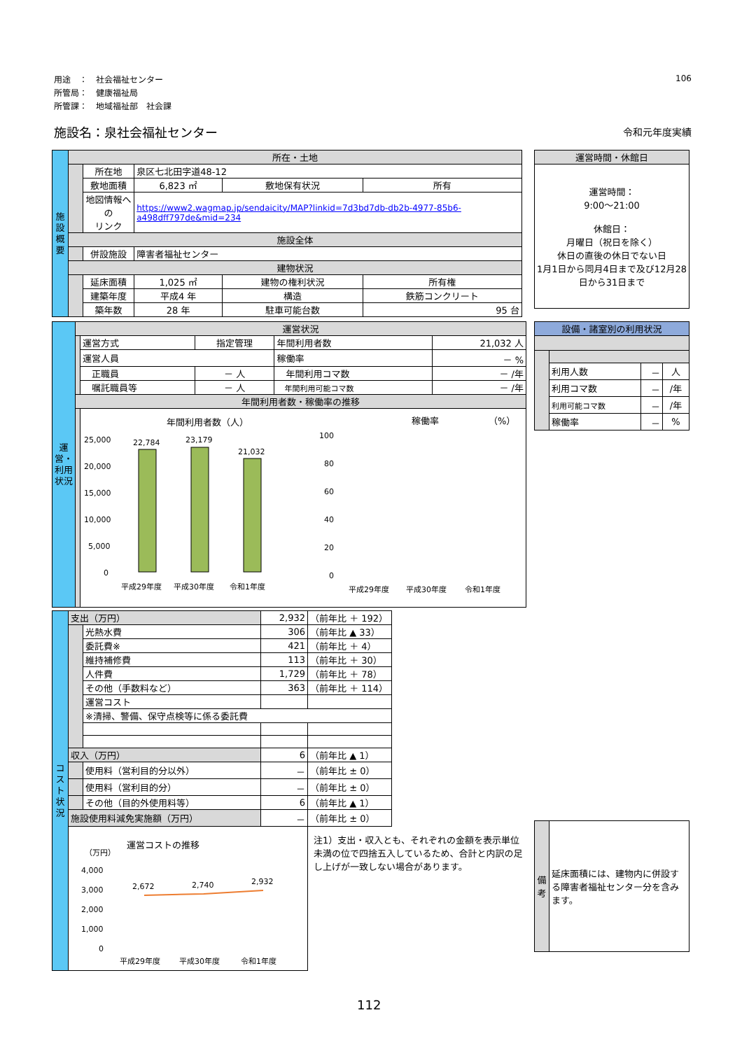用途　：　社会福祉センター
所管局：　健康福祉局
所管課：　地域福祉部　社会課
106
施設名：泉社会福祉センター 令和元年度実績
| 施設概要 | 所在・土地 | | | | |
| | | 所在地 | 泉区七北田字道48-12 | | |
| | | 敷地面積 | 6,823 ㎡ | 敷地保有状況 | 所有 |
| | | 地図情報への リンク | https://www2.wagmap.jp/sendaicity/MAP?linkid=7d3bd7db-db2b-4977-85b6-a498dff797de&mid=234 | | |
| | 施設全体 | | | | |
| | | 併設施設 | 障害者福祉センター | | |
| | 建物状況 | | | | |
| | | 延床面積 | 1,025 ㎡ | 建物の権利状況 | 所有権 |
| | | 建築年度 | 平成4 年 | 構造 | 鉄筋コンクリート |
| | | 築年数 | 28 年 | 駐車可能台数 | 95 台 |
| 運営時間・休館日 |
| 運営時間： 9:00～21:00 休館日： 月曜日（祝日を除く） 休日の直後の休日でない日 1月1日から同月4日まで及び12月28日から31日まで |
| 運営・利用状況 | 運営状況 | | | | |
| | | 運営方式 | 指定管理 | 年間利用者数 | 21,032 人 |
| | | 運営人員 | | 稼働率 | － % |
| | | 正職員 | － 人 | 年間利用コマ数 | － /年 |
| | | 嘱託職員等 | － 人 | 年間利用可能コマ数 | － /年 |
| | 年間利用者数・稼働率の推移 | | | | |
| | | 年間利用者数（人） 25,000 20,000 15,000 10,000 5,000 0 22,784 23,179 21,032 平成29年度 平成30年度 令和1年度 稼働率 （%） 100 80 60 40 20 0 平成29年度 平成30年度 令和1年度 | | | |
| 設備・諸室別の利用状況 | | | |
| | 利用人数 | － | 人 |
| | 利用コマ数 | － | /年 |
| | 利用可能コマ数 | － | /年 |
| | 稼働率 | － | % |
| コスト状況 | 支出（万円） | | 2,932 | （前年比 ＋ 192） |
| | | 光熱水費 | 306 | （前年比 ▲ 33） |
| | | 委託費※ | 421 | （前年比 ＋ 4） |
| | | 維持補修費 | 113 | （前年比 ＋ 30） |
| | | 人件費 | 1,729 | （前年比 ＋ 78） |
| | | その他（手数料など） | 363 | （前年比 ＋ 114） |
| | | 運営コスト | | |
| | | ※清掃、警備、保守点検等に係る委託費 | | |
| | 収入（万円） | | 6 | （前年比 ▲ 1） |
| | | 使用料（営利目的分以外） | － | （前年比 ± 0） |
| | | 使用料（営利目的分） | － | （前年比 ± 0） |
| | | その他（目的外使用料等） | 6 | （前年比 ▲ 1） |
| | 施設使用料減免実施額（万円） | | － | （前年比 ± 0） |
| | 運営コストの推移 （万円） 4,000 3,000 2,000 1,000 0 2,672 2,740 2,932 平成29年度 平成30年度 令和1年度 | | | |
注1）支出・収入とも、それぞれの金額を表示単位未満の位で四捨五入しているため、合計と内訳の足し上げが一致しない場合があります。
| 備考 | 延床面積には、建物内に併設する障害者福祉センター分を含みます。 |
112